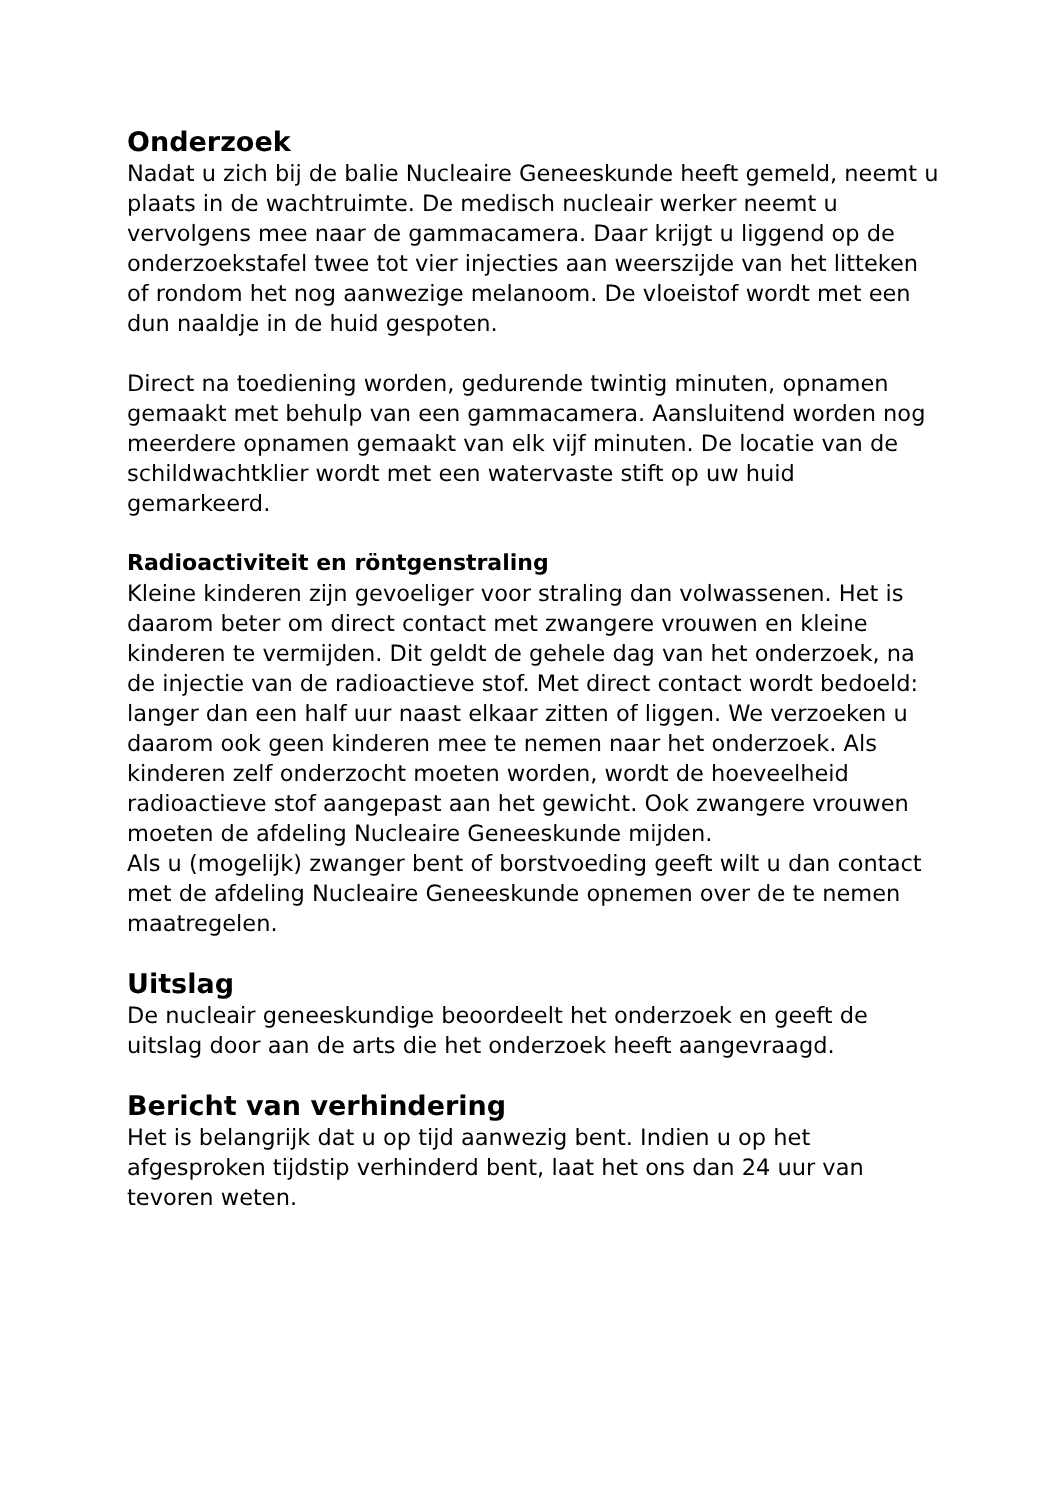Onderzoek
Nadat u zich bij de balie Nucleaire Geneeskunde heeft gemeld, neemt u plaats in de wachtruimte. De medisch nucleair werker neemt u vervolgens mee naar de gammacamera. Daar krijgt u liggend op de onderzoekstafel twee tot vier injecties aan weerszijde van het litteken of rondom het nog aanwezige melanoom. De vloeistof wordt met een dun naaldje in de huid gespoten.
Direct na toediening worden, gedurende twintig minuten, opnamen gemaakt met behulp van een gammacamera. Aansluitend worden nog meerdere opnamen gemaakt van elk vijf minuten. De locatie van de schildwachtklier wordt met een watervaste stift op uw huid gemarkeerd.
Radioactiviteit en röntgenstraling
Kleine kinderen zijn gevoeliger voor straling dan volwassenen. Het is daarom beter om direct contact met zwangere vrouwen en kleine kinderen te vermijden. Dit geldt de gehele dag van het onderzoek, na de injectie van de radioactieve stof. Met direct contact wordt bedoeld: langer dan een half uur naast elkaar zitten of liggen. We verzoeken u daarom ook geen kinderen mee te nemen naar het onderzoek. Als kinderen zelf onderzocht moeten worden, wordt de hoeveelheid radioactieve stof aangepast aan het gewicht. Ook zwangere vrouwen moeten de afdeling Nucleaire Geneeskunde mijden.
Als u (mogelijk) zwanger bent of borstvoeding geeft wilt u dan contact met de afdeling Nucleaire Geneeskunde opnemen over de te nemen maatregelen.
Uitslag
De nucleair geneeskundige beoordeelt het onderzoek en geeft de uitslag door aan de arts die het onderzoek heeft aangevraagd.
Bericht van verhindering
Het is belangrijk dat u op tijd aanwezig bent. Indien u op het afgesproken tijdstip verhinderd bent, laat het ons dan 24 uur van tevoren weten.